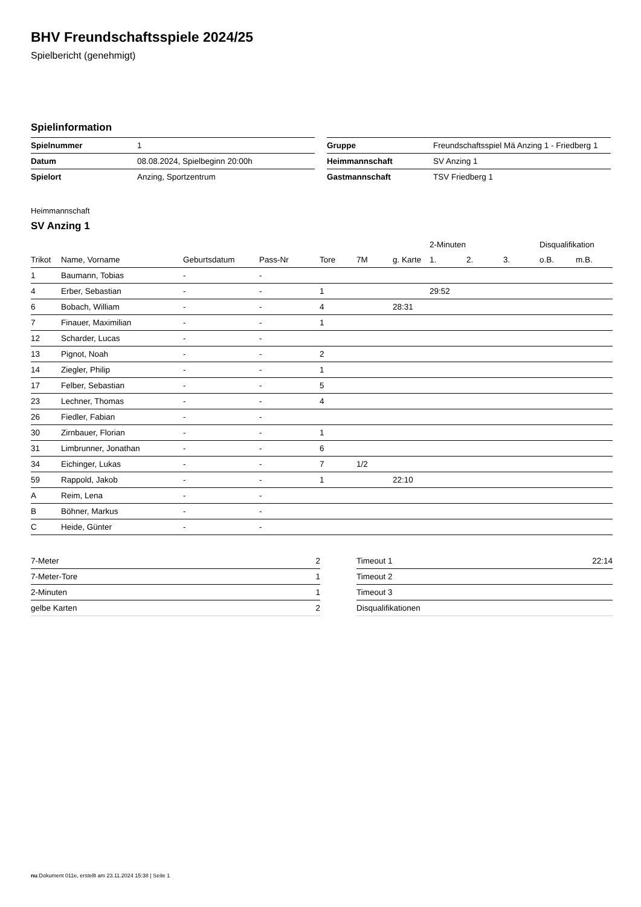BHV Freundschaftsspiele 2024/25
Spielbericht (genehmigt)
Spielinformation
| Spielnummer | 1 |
| Datum | 08.08.2024, Spielbeginn 20:00h |
| Spielort | Anzing, Sportzentrum |
| Gruppe | Freundschaftsspiel Mä Anzing 1 - Friedberg 1 |
| Heimmannschaft | SV Anzing 1 |
| Gastmannschaft | TSV Friedberg 1 |
Heimmannschaft
SV Anzing 1
| | | | | | | | 2-Minuten | | | Disqualifikation | |
| --- | --- | --- | --- | --- | --- | --- | --- | --- | --- | --- | --- |
| Trikot | Name, Vorname | Geburtsdatum | Pass-Nr | Tore | 7M | g. Karte | 1. | 2. | 3. | o.B. | m.B. |
| 1 | Baumann, Tobias | - | - | | | | | | | | |
| 4 | Erber, Sebastian | - | - | 1 | | | 29:52 | | | | |
| 6 | Bobach, William | - | - | 4 | | 28:31 | | | | | |
| 7 | Finauer, Maximilian | - | - | 1 | | | | | | | |
| 12 | Scharder, Lucas | - | - | | | | | | | | |
| 13 | Pignot, Noah | - | - | 2 | | | | | | | |
| 14 | Ziegler, Philip | - | - | 1 | | | | | | | |
| 17 | Felber, Sebastian | - | - | 5 | | | | | | | |
| 23 | Lechner, Thomas | - | - | 4 | | | | | | | |
| 26 | Fiedler, Fabian | - | - | | | | | | | | |
| 30 | Zirnbauer, Florian | - | - | 1 | | | | | | | |
| 31 | Limbrunner, Jonathan | - | - | 6 | | | | | | | |
| 34 | Eichinger, Lukas | - | - | 7 | 1/2 | | | | | | |
| 59 | Rappold, Jakob | - | - | 1 | | 22:10 | | | | | |
| A | Reim, Lena | - | - | | | | | | | | |
| B | Böhner, Markus | - | - | | | | | | | | |
| C | Heide, Günter | - | - | | | | | | | | |
| 7-Meter | 2 |
| 7-Meter-Tore | 1 |
| 2-Minuten | 1 |
| gelbe Karten | 2 |
| Timeout 1 | 22:14 |
| Timeout 2 | |
| Timeout 3 | |
| Disqualifikationen | |
nu.Dokument 011e, erstellt am 23.11.2024 15:38 | Seite 1